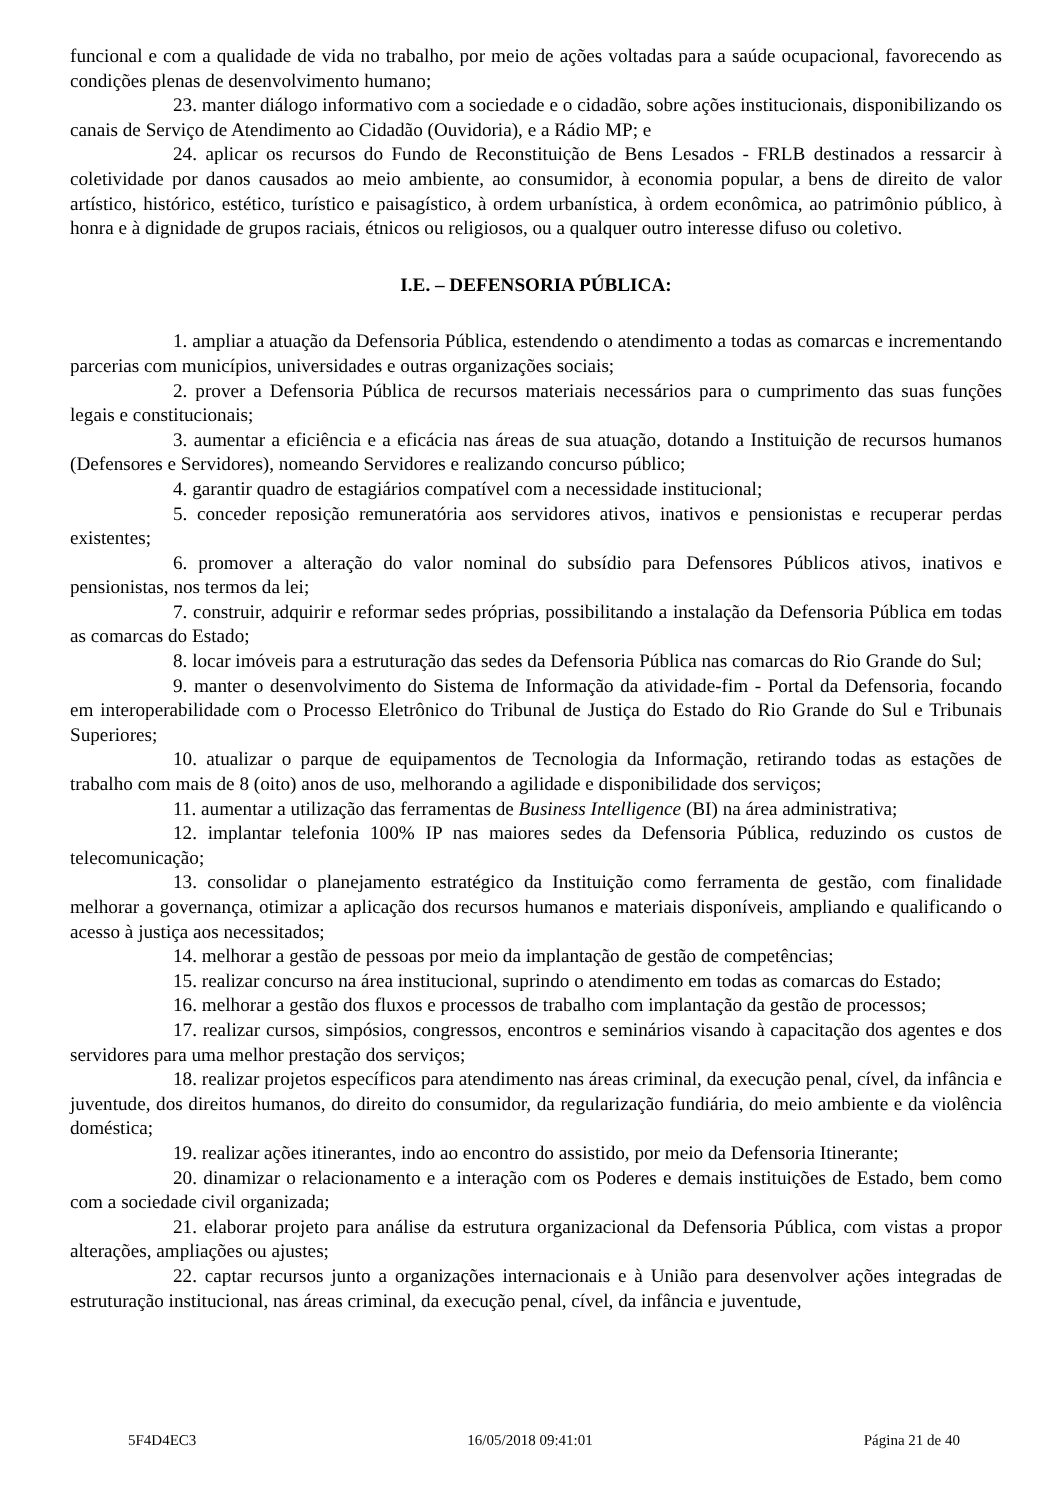funcional e com a qualidade de vida no trabalho, por meio de ações voltadas para a saúde ocupacional, favorecendo as condições plenas de desenvolvimento humano;
23. manter diálogo informativo com a sociedade e o cidadão, sobre ações institucionais, disponibilizando os canais de Serviço de Atendimento ao Cidadão (Ouvidoria), e a Rádio MP; e
24. aplicar os recursos do Fundo de Reconstituição de Bens Lesados - FRLB destinados a ressarcir à coletividade por danos causados ao meio ambiente, ao consumidor, à economia popular, a bens de direito de valor artístico, histórico, estético, turístico e paisagístico, à ordem urbanística, à ordem econômica, ao patrimônio público, à honra e à dignidade de grupos raciais, étnicos ou religiosos, ou a qualquer outro interesse difuso ou coletivo.
I.E. – DEFENSORIA PÚBLICA:
1. ampliar a atuação da Defensoria Pública, estendendo o atendimento a todas as comarcas e incrementando parcerias com municípios, universidades e outras organizações sociais;
2. prover a Defensoria Pública de recursos materiais necessários para o cumprimento das suas funções legais e constitucionais;
3. aumentar a eficiência e a eficácia nas áreas de sua atuação, dotando a Instituição de recursos humanos (Defensores e Servidores), nomeando Servidores e realizando concurso público;
4. garantir quadro de estagiários compatível com a necessidade institucional;
5. conceder reposição remuneratória aos servidores ativos, inativos e pensionistas e recuperar perdas existentes;
6. promover a alteração do valor nominal do subsídio para Defensores Públicos ativos, inativos e pensionistas, nos termos da lei;
7. construir, adquirir e reformar sedes próprias, possibilitando a instalação da Defensoria Pública em todas as comarcas do Estado;
8. locar imóveis para a estruturação das sedes da Defensoria Pública nas comarcas do Rio Grande do Sul;
9. manter o desenvolvimento do Sistema de Informação da atividade-fim - Portal da Defensoria, focando em interoperabilidade com o Processo Eletrônico do Tribunal de Justiça do Estado do Rio Grande do Sul e Tribunais Superiores;
10. atualizar o parque de equipamentos de Tecnologia da Informação, retirando todas as estações de trabalho com mais de 8 (oito) anos de uso, melhorando a agilidade e disponibilidade dos serviços;
11. aumentar a utilização das ferramentas de Business Intelligence (BI) na área administrativa;
12. implantar telefonia 100% IP nas maiores sedes da Defensoria Pública, reduzindo os custos de telecomunicação;
13. consolidar o planejamento estratégico da Instituição como ferramenta de gestão, com finalidade melhorar a governança, otimizar a aplicação dos recursos humanos e materiais disponíveis, ampliando e qualificando o acesso à justiça aos necessitados;
14. melhorar a gestão de pessoas por meio da implantação de gestão de competências;
15. realizar concurso na área institucional, suprindo o atendimento em todas as comarcas do Estado;
16. melhorar a gestão dos fluxos e processos de trabalho com implantação da gestão de processos;
17. realizar cursos, simpósios, congressos, encontros e seminários visando à capacitação dos agentes e dos servidores para uma melhor prestação dos serviços;
18. realizar projetos específicos para atendimento nas áreas criminal, da execução penal, cível, da infância e juventude, dos direitos humanos, do direito do consumidor, da regularização fundiária, do meio ambiente e da violência doméstica;
19. realizar ações itinerantes, indo ao encontro do assistido, por meio da Defensoria Itinerante;
20. dinamizar o relacionamento e a interação com os Poderes e demais instituições de Estado, bem como com a sociedade civil organizada;
21. elaborar projeto para análise da estrutura organizacional da Defensoria Pública, com vistas a propor alterações, ampliações ou ajustes;
22. captar recursos junto a organizações internacionais e à União para desenvolver ações integradas de estruturação institucional, nas áreas criminal, da execução penal, cível, da infância e juventude,
5F4D4EC3 16/05/2018 09:41:01 Página 21 de 40